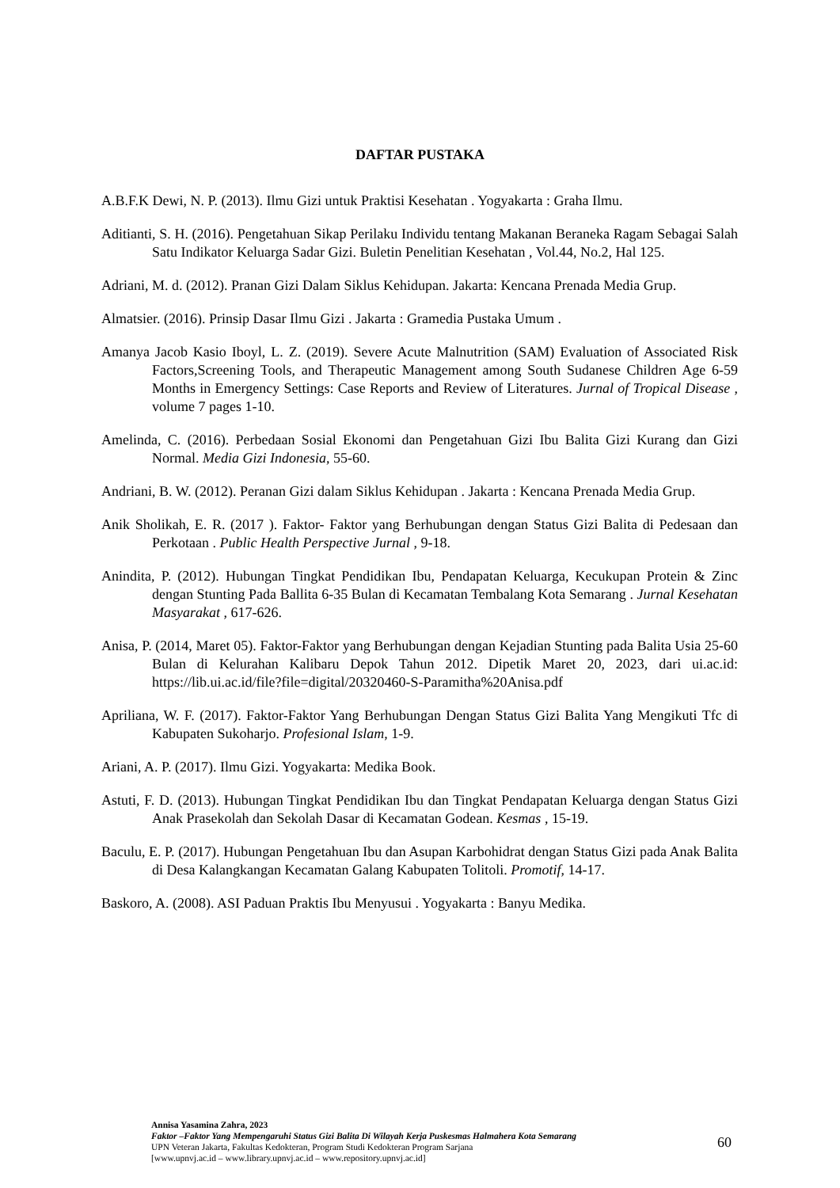DAFTAR PUSTAKA
A.B.F.K Dewi, N. P. (2013). Ilmu Gizi untuk Praktisi Kesehatan . Yogyakarta : Graha Ilmu.
Aditianti, S. H. (2016). Pengetahuan Sikap Perilaku Individu tentang Makanan Beraneka Ragam Sebagai Salah Satu Indikator Keluarga Sadar Gizi. Buletin Penelitian Kesehatan , Vol.44, No.2, Hal 125.
Adriani, M. d. (2012). Pranan Gizi Dalam Siklus Kehidupan. Jakarta: Kencana Prenada Media Grup.
Almatsier. (2016). Prinsip Dasar Ilmu Gizi . Jakarta : Gramedia Pustaka Umum .
Amanya Jacob Kasio Iboyl, L. Z. (2019). Severe Acute Malnutrition (SAM) Evaluation of Associated Risk Factors,Screening Tools, and Therapeutic Management among South Sudanese Children Age 6-59 Months in Emergency Settings: Case Reports and Review of Literatures. Jurnal of Tropical Disease , volume 7 pages 1-10.
Amelinda, C. (2016). Perbedaan Sosial Ekonomi dan Pengetahuan Gizi Ibu Balita Gizi Kurang dan Gizi Normal. Media Gizi Indonesia, 55-60.
Andriani, B. W. (2012). Peranan Gizi dalam Siklus Kehidupan . Jakarta : Kencana Prenada Media Grup.
Anik Sholikah, E. R. (2017 ). Faktor- Faktor yang Berhubungan dengan Status Gizi Balita di Pedesaan dan Perkotaan . Public Health Perspective Jurnal , 9-18.
Anindita, P. (2012). Hubungan Tingkat Pendidikan Ibu, Pendapatan Keluarga, Kecukupan Protein & Zinc dengan Stunting Pada Ballita 6-35 Bulan di Kecamatan Tembalang Kota Semarang . Jurnal Kesehatan Masyarakat , 617-626.
Anisa, P. (2014, Maret 05). Faktor-Faktor yang Berhubungan dengan Kejadian Stunting pada Balita Usia 25-60 Bulan di Kelurahan Kalibaru Depok Tahun 2012. Dipetik Maret 20, 2023, dari ui.ac.id: https://lib.ui.ac.id/file?file=digital/20320460-S-Paramitha%20Anisa.pdf
Apriliana, W. F. (2017). Faktor-Faktor Yang Berhubungan Dengan Status Gizi Balita Yang Mengikuti Tfc di Kabupaten Sukoharjo. Profesional Islam, 1-9.
Ariani, A. P. (2017). Ilmu Gizi. Yogyakarta: Medika Book.
Astuti, F. D. (2013). Hubungan Tingkat Pendidikan Ibu dan Tingkat Pendapatan Keluarga dengan Status Gizi Anak Prasekolah dan Sekolah Dasar di Kecamatan Godean. Kesmas , 15-19.
Baculu, E. P. (2017). Hubungan Pengetahuan Ibu dan Asupan Karbohidrat dengan Status Gizi pada Anak Balita di Desa Kalangkangan Kecamatan Galang Kabupaten Tolitoli. Promotif, 14-17.
Baskoro, A. (2008). ASI Paduan Praktis Ibu Menyusui . Yogyakarta : Banyu Medika.
Annisa Yasamina Zahra, 2023
Faktor –Faktor Yang Mempengaruhi Status Gizi Balita Di Wilayah Kerja Puskesmas Halmahera Kota Semarang
UPN Veteran Jakarta, Fakultas Kedokteran, Program Studi Kedokteran Program Sarjana
[www.upnvj.ac.id – www.library.upnvj.ac.id – www.repository.upnvj.ac.id]
60